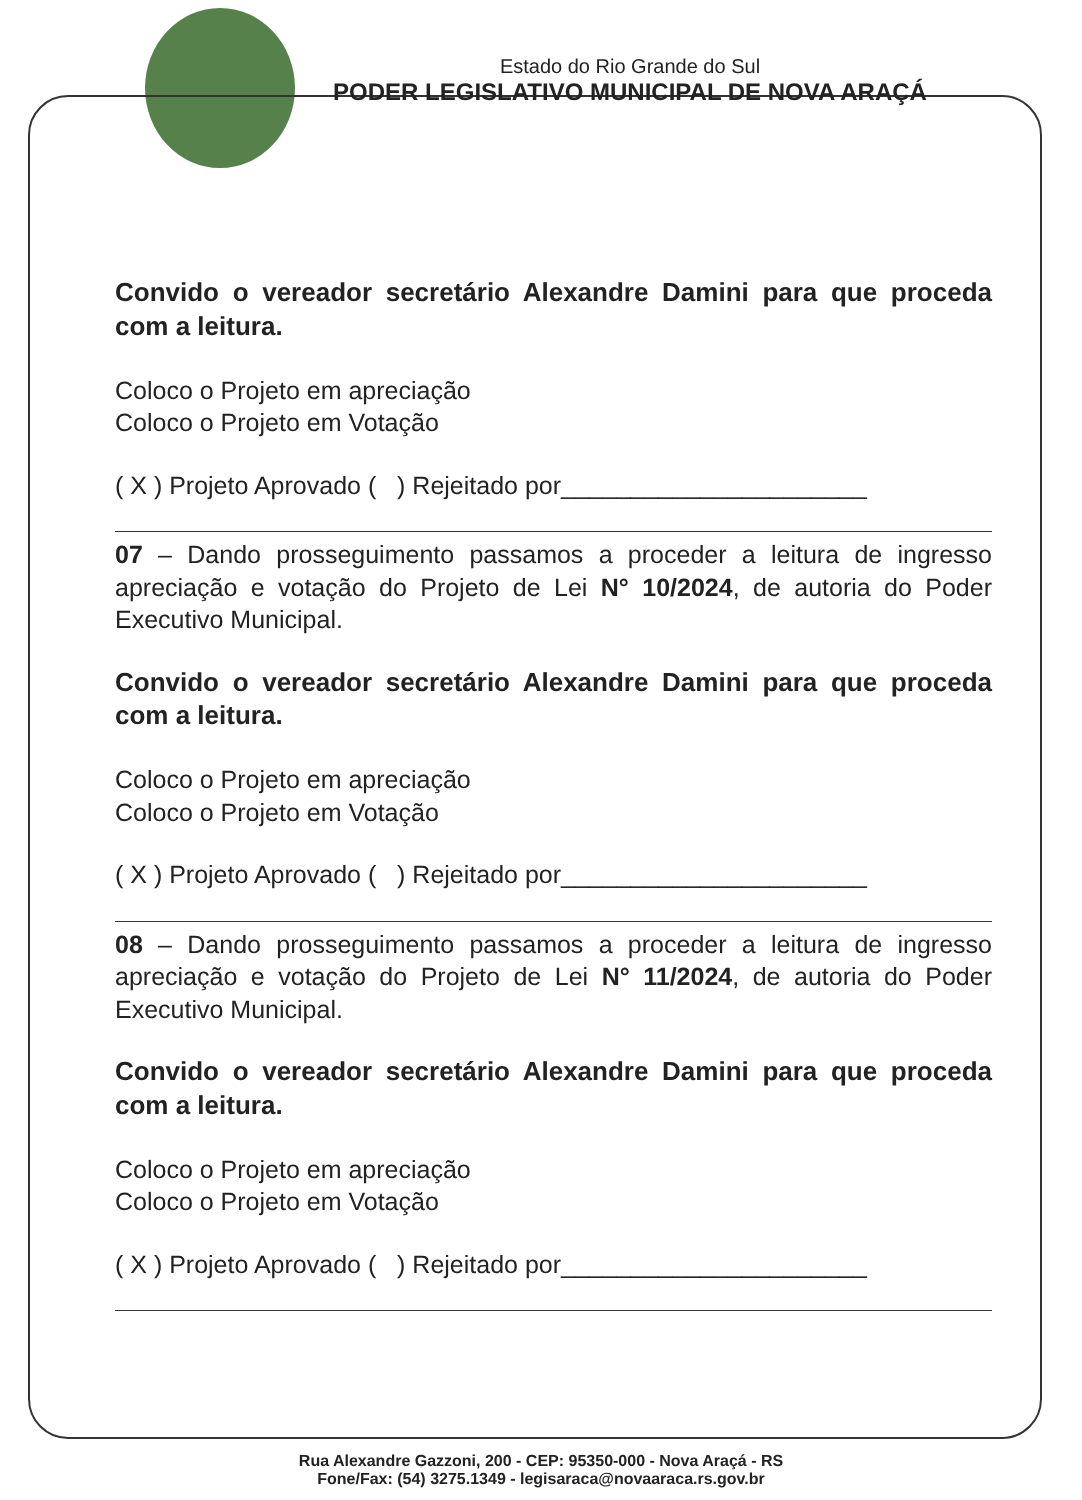Estado do Rio Grande do Sul
PODER LEGISLATIVO MUNICIPAL DE NOVA ARAÇÁ
Convido o vereador secretário Alexandre Damini para que proceda com a leitura.
Coloco o Projeto em apreciação
Coloco o Projeto em Votação
( X ) Projeto Aprovado ( ) Rejeitado por______________________
07 – Dando prosseguimento passamos a proceder a leitura de ingresso apreciação e votação do Projeto de Lei N° 10/2024, de autoria do Poder Executivo Municipal.
Convido o vereador secretário Alexandre Damini para que proceda com a leitura.
Coloco o Projeto em apreciação
Coloco o Projeto em Votação
( X ) Projeto Aprovado ( ) Rejeitado por______________________
08 – Dando prosseguimento passamos a proceder a leitura de ingresso apreciação e votação do Projeto de Lei N° 11/2024, de autoria do Poder Executivo Municipal.
Convido o vereador secretário Alexandre Damini para que proceda com a leitura.
Coloco o Projeto em apreciação
Coloco o Projeto em Votação
( X ) Projeto Aprovado ( ) Rejeitado por______________________
Rua Alexandre Gazzoni, 200 - CEP: 95350-000 - Nova Araçá - RS
Fone/Fax: (54) 3275.1349 - legisaraca@novaaraca.rs.gov.br